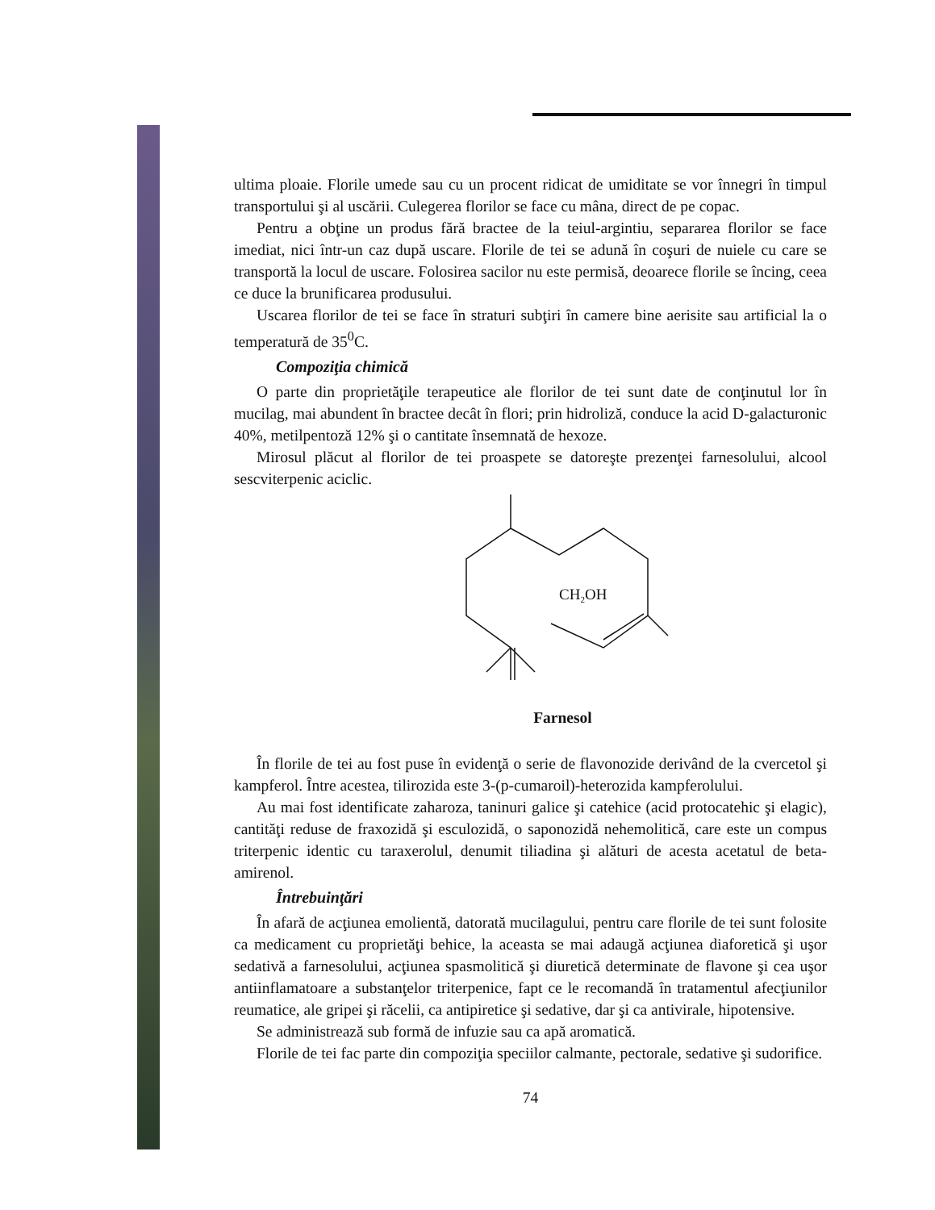ultima ploaie. Florile umede sau cu un procent ridicat de umiditate se vor înnegri în timpul transportului şi al uscării. Culegerea florilor se face cu mâna, direct de pe copac.
Pentru a obţine un produs fără bractee de la teiul-argintiu, separarea florilor se face imediat, nici într-un caz după uscare. Florile de tei se adună în coşuri de nuiele cu care se transportă la locul de uscare. Folosirea sacilor nu este permisă, deoarece florile se încing, ceea ce duce la brunificarea produsului.
Uscarea florilor de tei se face în straturi subţiri în camere bine aerisite sau artificial la o temperatură de 35<sup>0</sup>C.
Compoziţia chimică
O parte din proprietăţile terapeutice ale florilor de tei sunt date de conţinutul lor în mucilag, mai abundent în bractee decât în flori; prin hidroliză, conduce la acid D-galacturonic 40%, metilpentoză 12% şi o cantitate însemnată de hexoze.
Mirosul plăcut al florilor de tei proaspete se datoreşte prezenţei farnesolului, alcool sescviterpenic aciclic.
CH2OH
Farnesol
În florile de tei au fost puse în evidenţă o serie de flavonozide derivând de la cvercetol şi kampferol. Între acestea, tilirozida este 3-(p-cumaroil)-heterozida kampferolului.
Au mai fost identificate zaharoza, taninuri galice şi catehice (acid protocatehic şi elagic), cantităţi reduse de fraxozidă şi esculozidă, o saponozidă nehemolitică, care este un compus triterpenic identic cu taraxerolul, denumit tiliadina şi alături de acesta acetatul de beta-amirenol.
Întrebuinţări
În afară de acţiunea emolientă, datorată mucilagului, pentru care florile de tei sunt folosite ca medicament cu proprietăţi behice, la aceasta se mai adaugă acţiunea diaforetică şi uşor sedativă a farnesolului, acţiunea spasmolitică şi diuretică determinate de flavone şi cea uşor antiinflamatoare a substanţelor triterpenice, fapt ce le recomandă în tratamentul afecţiunilor reumatice, ale gripei şi răcelii, ca antipiretice şi sedative, dar şi ca antivirale, hipotensive.
Se administrează sub formă de infuzie sau ca apă aromatică.
Florile de tei fac parte din compoziţia speciilor calmante, pectorale, sedative şi sudorifice.
74